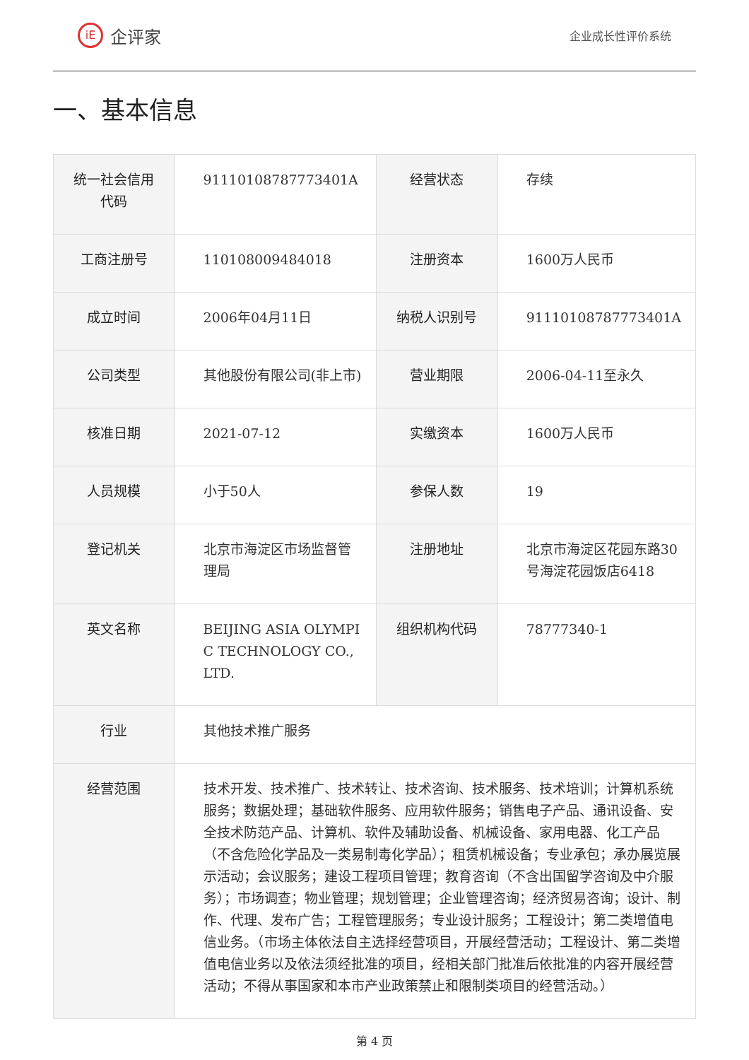iE 企评家
企业成长性评价系统
一、基本信息
| 统一社会信用代码 | 91110108787773401A | 经营状态 | 存续 |
| 工商注册号 | 110108009484018 | 注册资本 | 1600万人民币 |
| 成立时间 | 2006年04月11日 | 纳税人识别号 | 91110108787773401A |
| 公司类型 | 其他股份有限公司(非上市) | 营业期限 | 2006-04-11至永久 |
| 核准日期 | 2021-07-12 | 实缴资本 | 1600万人民币 |
| 人员规模 | 小于50人 | 参保人数 | 19 |
| 登记机关 | 北京市海淀区市场监督管理局 | 注册地址 | 北京市海淀区花园东路30号海淀花园饭店6418 |
| 英文名称 | BEIJING ASIA OLYMPIC TECHNOLOGY CO.,LTD. | 组织机构代码 | 78777340-1 |
| 行业 | 其他技术推广服务 | | |
| 经营范围 | 技术开发、技术推广、技术转让、技术咨询、技术服务、技术培训；计算机系统服务；数据处理；基础软件服务、应用软件服务；销售电子产品、通讯设备、安全技术防范产品、计算机、软件及辅助设备、机械设备、家用电器、化工产品（不含危险化学品及一类易制毒化学品）；租赁机械设备；专业承包；承办展览展示活动；会议服务；建设工程项目管理；教育咨询（不含出国留学咨询及中介服务）；市场调查；物业管理；规划管理；企业管理咨询；经济贸易咨询；设计、制作、代理、发布广告；工程管理服务；专业设计服务；工程设计；第二类增值电信业务。（市场主体依法自主选择经营项目，开展经营活动；工程设计、第二类增值电信业务以及依法须经批准的项目，经相关部门批准后依批准的内容开展经营活动；不得从事国家和本市产业政策禁止和限制类项目的经营活动。） | | |
第 4 页